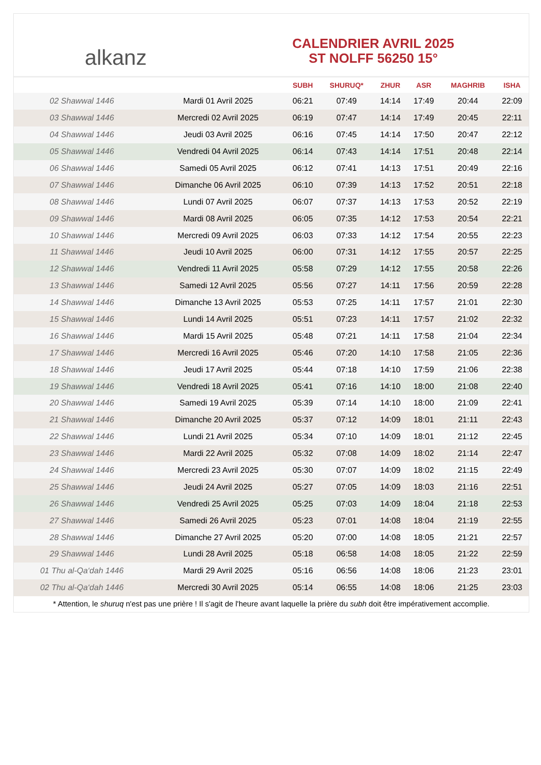alkanz
CALENDRIER AVRIL 2025
ST NOLFF 56250 15°
| | | SUBH | SHURUQ* | ZHUR | ASR | MAGHRIB | ISHA |
| --- | --- | --- | --- | --- | --- | --- | --- |
| 02 Shawwal 1446 | Mardi 01 Avril 2025 | 06:21 | 07:49 | 14:14 | 17:49 | 20:44 | 22:09 |
| 03 Shawwal 1446 | Mercredi 02 Avril 2025 | 06:19 | 07:47 | 14:14 | 17:49 | 20:45 | 22:11 |
| 04 Shawwal 1446 | Jeudi 03 Avril 2025 | 06:16 | 07:45 | 14:14 | 17:50 | 20:47 | 22:12 |
| 05 Shawwal 1446 | Vendredi 04 Avril 2025 | 06:14 | 07:43 | 14:14 | 17:51 | 20:48 | 22:14 |
| 06 Shawwal 1446 | Samedi 05 Avril 2025 | 06:12 | 07:41 | 14:13 | 17:51 | 20:49 | 22:16 |
| 07 Shawwal 1446 | Dimanche 06 Avril 2025 | 06:10 | 07:39 | 14:13 | 17:52 | 20:51 | 22:18 |
| 08 Shawwal 1446 | Lundi 07 Avril 2025 | 06:07 | 07:37 | 14:13 | 17:53 | 20:52 | 22:19 |
| 09 Shawwal 1446 | Mardi 08 Avril 2025 | 06:05 | 07:35 | 14:12 | 17:53 | 20:54 | 22:21 |
| 10 Shawwal 1446 | Mercredi 09 Avril 2025 | 06:03 | 07:33 | 14:12 | 17:54 | 20:55 | 22:23 |
| 11 Shawwal 1446 | Jeudi 10 Avril 2025 | 06:00 | 07:31 | 14:12 | 17:55 | 20:57 | 22:25 |
| 12 Shawwal 1446 | Vendredi 11 Avril 2025 | 05:58 | 07:29 | 14:12 | 17:55 | 20:58 | 22:26 |
| 13 Shawwal 1446 | Samedi 12 Avril 2025 | 05:56 | 07:27 | 14:11 | 17:56 | 20:59 | 22:28 |
| 14 Shawwal 1446 | Dimanche 13 Avril 2025 | 05:53 | 07:25 | 14:11 | 17:57 | 21:01 | 22:30 |
| 15 Shawwal 1446 | Lundi 14 Avril 2025 | 05:51 | 07:23 | 14:11 | 17:57 | 21:02 | 22:32 |
| 16 Shawwal 1446 | Mardi 15 Avril 2025 | 05:48 | 07:21 | 14:11 | 17:58 | 21:04 | 22:34 |
| 17 Shawwal 1446 | Mercredi 16 Avril 2025 | 05:46 | 07:20 | 14:10 | 17:58 | 21:05 | 22:36 |
| 18 Shawwal 1446 | Jeudi 17 Avril 2025 | 05:44 | 07:18 | 14:10 | 17:59 | 21:06 | 22:38 |
| 19 Shawwal 1446 | Vendredi 18 Avril 2025 | 05:41 | 07:16 | 14:10 | 18:00 | 21:08 | 22:40 |
| 20 Shawwal 1446 | Samedi 19 Avril 2025 | 05:39 | 07:14 | 14:10 | 18:00 | 21:09 | 22:41 |
| 21 Shawwal 1446 | Dimanche 20 Avril 2025 | 05:37 | 07:12 | 14:09 | 18:01 | 21:11 | 22:43 |
| 22 Shawwal 1446 | Lundi 21 Avril 2025 | 05:34 | 07:10 | 14:09 | 18:01 | 21:12 | 22:45 |
| 23 Shawwal 1446 | Mardi 22 Avril 2025 | 05:32 | 07:08 | 14:09 | 18:02 | 21:14 | 22:47 |
| 24 Shawwal 1446 | Mercredi 23 Avril 2025 | 05:30 | 07:07 | 14:09 | 18:02 | 21:15 | 22:49 |
| 25 Shawwal 1446 | Jeudi 24 Avril 2025 | 05:27 | 07:05 | 14:09 | 18:03 | 21:16 | 22:51 |
| 26 Shawwal 1446 | Vendredi 25 Avril 2025 | 05:25 | 07:03 | 14:09 | 18:04 | 21:18 | 22:53 |
| 27 Shawwal 1446 | Samedi 26 Avril 2025 | 05:23 | 07:01 | 14:08 | 18:04 | 21:19 | 22:55 |
| 28 Shawwal 1446 | Dimanche 27 Avril 2025 | 05:20 | 07:00 | 14:08 | 18:05 | 21:21 | 22:57 |
| 29 Shawwal 1446 | Lundi 28 Avril 2025 | 05:18 | 06:58 | 14:08 | 18:05 | 21:22 | 22:59 |
| 01 Thu al-Qa‘dah 1446 | Mardi 29 Avril 2025 | 05:16 | 06:56 | 14:08 | 18:06 | 21:23 | 23:01 |
| 02 Thu al-Qa‘dah 1446 | Mercredi 30 Avril 2025 | 05:14 | 06:55 | 14:08 | 18:06 | 21:25 | 23:03 |
* Attention, le shuruq n'est pas une prière ! Il s'agit de l'heure avant laquelle la prière du subh doit être impérativement accomplie.